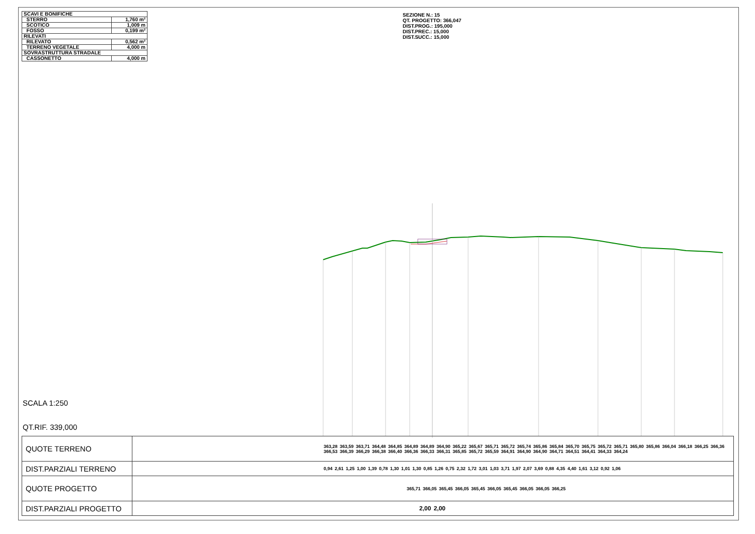| SCAVI E BONIFICHE | |
| STERRO | 1,760 m² |
| SCOTICO | 1,009 m |
| FOSSO | 0,199 m² |
| RILEVATI | |
| RILEVATO | 0,562 m² |
| TERRENO VEGETALE | 4,000 m |
| SOVRASTRUTTURA STRADALE | |
| CASSONETTO | 4,000 m |
SEZIONE N.: 15
QT. PROGETTO: 366,047
DIST.PROG.: 195,000
DIST.PREC.: 15,000
DIST.SUCC.: 15,000
SCALA 1:250
QT.RIF. 339,000
| QUOTE TERRENO | 363,28 363,59 363,71 364,48 364,85 364,89 364,89 364,90 365,22 365,67 365,71 365,72 365,74 365,86 365,84 365,70 365,75 365,72 365,71 365,80 365,86 366,04 366,18 366,25 366,36 366,53 366,39 366,29 366,38 366,40 366,36 366,33 366,31 365,85 365,72 365,59 364,91 364,90 364,90 364,71 364,51 364,41 364,33 364,24 |
| DIST.PARZIALI TERRENO | 0,94 2,61 1,25 1,00 1,39 0,78 1,30 1,01 1,30 0,85 1,26 0,75 2,32 1,72 3,01 1,03 3,71 1,97 2,07 3,69 0,88 4,35 4,40 1,61 3,12 0,92 1,06 |
| QUOTE PROGETTO | 365,71 366,05 365,45 366,05 365,45 366,05 365,45 366,05 366,05 366,25 |
| DIST.PARZIALI PROGETTO | 2,00 2,00 |